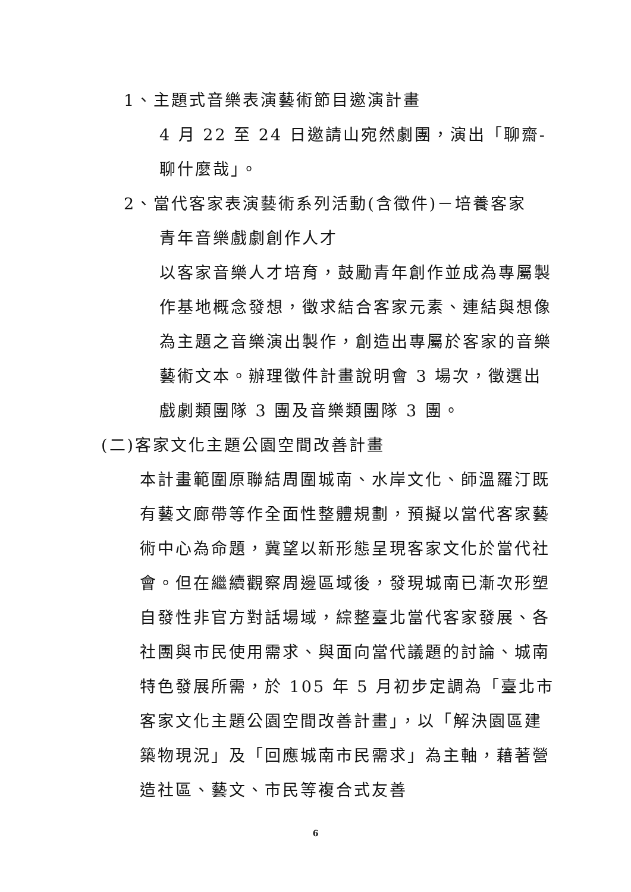1、主題式音樂表演藝術節目邀演計畫
4 月 22 至 24 日邀請山宛然劇團，演出「聊齋-聊什麼哉」。
2、當代客家表演藝術系列活動(含徵件)－培養客家
青年音樂戲劇創作人才
以客家音樂人才培育，鼓勵青年創作並成為專屬製作基地概念發想，徵求結合客家元素、連結與想像為主題之音樂演出製作，創造出專屬於客家的音樂藝術文本。辦理徵件計畫說明會 3 場次，徵選出戲劇類團隊 3 團及音樂類團隊 3 團。
(二)客家文化主題公園空間改善計畫
本計畫範圍原聯結周圍城南、水岸文化、師溫羅汀既有藝文廊帶等作全面性整體規劃，預擬以當代客家藝術中心為命題，冀望以新形態呈現客家文化於當代社會。但在繼續觀察周邊區域後，發現城南已漸次形塑自發性非官方對話場域，綜整臺北當代客家發展、各社團與市民使用需求、與面向當代議題的討論、城南特色發展所需，於 105 年 5 月初步定調為「臺北市客家文化主題公園空間改善計畫」，以「解決園區建築物現況」及「回應城南市民需求」為主軸，藉著營造社區、藝文、市民等複合式友善
6